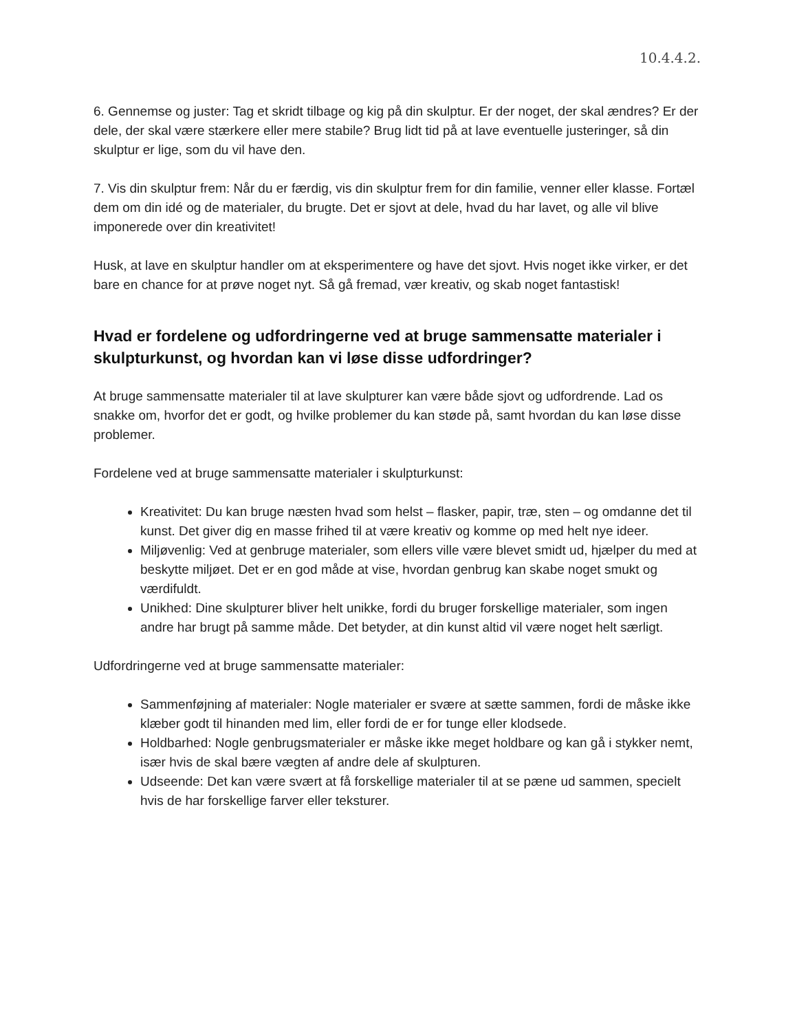10.4.4.2.
6. Gennemse og juster: Tag et skridt tilbage og kig på din skulptur. Er der noget, der skal ændres? Er der dele, der skal være stærkere eller mere stabile? Brug lidt tid på at lave eventuelle justeringer, så din skulptur er lige, som du vil have den.
7. Vis din skulptur frem: Når du er færdig, vis din skulptur frem for din familie, venner eller klasse. Fortæl dem om din idé og de materialer, du brugte. Det er sjovt at dele, hvad du har lavet, og alle vil blive imponerede over din kreativitet!
Husk, at lave en skulptur handler om at eksperimentere og have det sjovt. Hvis noget ikke virker, er det bare en chance for at prøve noget nyt. Så gå fremad, vær kreativ, og skab noget fantastisk!
Hvad er fordelene og udfordringerne ved at bruge sammensatte materialer i skulpturkunst, og hvordan kan vi løse disse udfordringer?
At bruge sammensatte materialer til at lave skulpturer kan være både sjovt og udfordrende. Lad os snakke om, hvorfor det er godt, og hvilke problemer du kan støde på, samt hvordan du kan løse disse problemer.
Fordelene ved at bruge sammensatte materialer i skulpturkunst:
Kreativitet: Du kan bruge næsten hvad som helst – flasker, papir, træ, sten – og omdanne det til kunst. Det giver dig en masse frihed til at være kreativ og komme op med helt nye ideer.
Miljøvenlig: Ved at genbruge materialer, som ellers ville være blevet smidt ud, hjælper du med at beskytte miljøet. Det er en god måde at vise, hvordan genbrug kan skabe noget smukt og værdifuldt.
Unikhed: Dine skulpturer bliver helt unikke, fordi du bruger forskellige materialer, som ingen andre har brugt på samme måde. Det betyder, at din kunst altid vil være noget helt særligt.
Udfordringerne ved at bruge sammensatte materialer:
Sammenføjning af materialer: Nogle materialer er svære at sætte sammen, fordi de måske ikke klæber godt til hinanden med lim, eller fordi de er for tunge eller klodsede.
Holdbarhed: Nogle genbrugsmaterialer er måske ikke meget holdbare og kan gå i stykker nemt, især hvis de skal bære vægten af andre dele af skulpturen.
Udseende: Det kan være svært at få forskellige materialer til at se pæne ud sammen, specielt hvis de har forskellige farver eller teksturer.